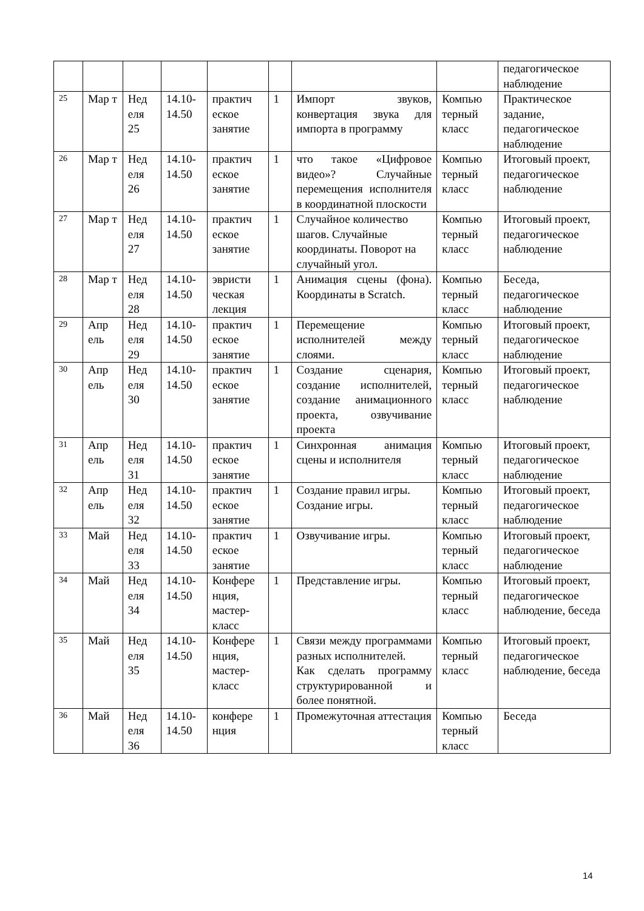| | | | | | | | | педагогическое наблюдение |
| 25 | Мар т | Нед еля 25 | 14.10-14.50 | практич еское занятие | 1 | Импорт звуков, конвертация звука для импорта в программу | Компью терный класс | Практическое задание, педагогическое наблюдение |
| 26 | Мар т | Нед еля 26 | 14.10-14.50 | практич еское занятие | 1 | что такое «Цифровое видео»? Случайные перемещения исполнителя в координатной плоскости | Компью терный класс | Итоговый проект, педагогическое наблюдение |
| 27 | Мар т | Нед еля 27 | 14.10-14.50 | практич еское занятие | 1 | Случайное количество шагов. Случайные координаты. Поворот на случайный угол. | Компью терный класс | Итоговый проект, педагогическое наблюдение |
| 28 | Мар т | Нед еля 28 | 14.10-14.50 | эвристи ческая лекция | 1 | Анимация сцены (фона). Координаты в Scratch. | Компью терный класс | Беседа, педагогическое наблюдение |
| 29 | Апр ель | Нед еля 29 | 14.10-14.50 | практич еское занятие | 1 | Перемещение исполнителей между слоями. | Компью терный класс | Итоговый проект, педагогическое наблюдение |
| 30 | Апр ель | Нед еля 30 | 14.10-14.50 | практич еское занятие | 1 | Создание сценария, создание исполнителей, создание анимационного проекта, озвучивание проекта | Компью терный класс | Итоговый проект, педагогическое наблюдение |
| 31 | Апр ель | Нед еля 31 | 14.10-14.50 | практич еское занятие | 1 | Синхронная анимация сцены и исполнителя | Компью терный класс | Итоговый проект, педагогическое наблюдение |
| 32 | Апр ель | Нед еля 32 | 14.10-14.50 | практич еское занятие | 1 | Создание правил игры. Создание игры. | Компью терный класс | Итоговый проект, педагогическое наблюдение |
| 33 | Май | Нед еля 33 | 14.10-14.50 | практич еское занятие | 1 | Озвучивание игры. | Компью терный класс | Итоговый проект, педагогическое наблюдение |
| 34 | Май | Нед еля 34 | 14.10-14.50 | Конфере нция, мастер-класс | 1 | Представление игры. | Компью терный класс | Итоговый проект, педагогическое наблюдение, беседа |
| 35 | Май | Нед еля 35 | 14.10-14.50 | Конфере нция, мастер-класс | 1 | Связи между программами разных исполнителей. Как сделать программу структурированной и более понятной. | Компью терный класс | Итоговый проект, педагогическое наблюдение, беседа |
| 36 | Май | Нед еля 36 | 14.10-14.50 | конфере нция | 1 | Промежуточная аттестация | Компью терный класс | Беседа |
14